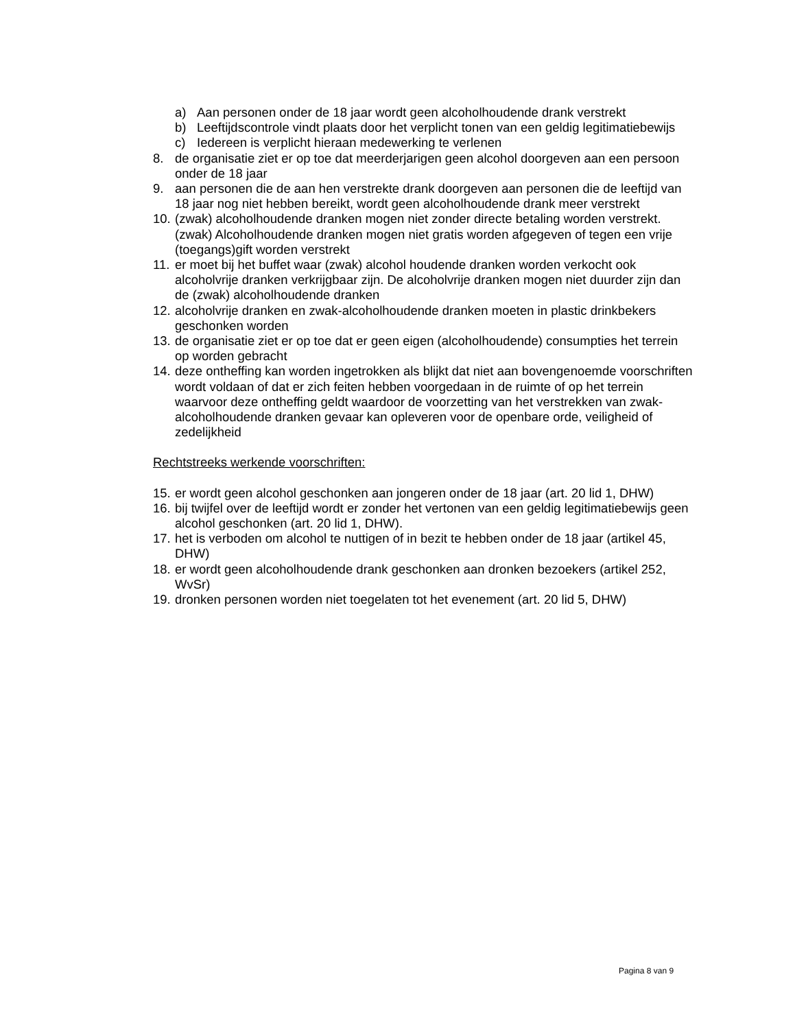a) Aan personen onder de 18 jaar wordt geen alcoholhoudende drank verstrekt
b) Leeftijdscontrole vindt plaats door het verplicht tonen van een geldig legitimatiebewijs
c) Iedereen is verplicht hieraan medewerking te verlenen
8. de organisatie ziet er op toe dat meerderjarigen geen alcohol doorgeven aan een persoon onder de 18 jaar
9. aan personen die de aan hen verstrekte drank doorgeven aan personen die de leeftijd van 18 jaar nog niet hebben bereikt, wordt geen alcoholhoudende drank meer verstrekt
10. (zwak) alcoholhoudende dranken mogen niet zonder directe betaling worden verstrekt. (zwak) Alcoholhoudende dranken mogen niet gratis worden afgegeven of tegen een vrije (toegangs)gift worden verstrekt
11. er moet bij het buffet waar (zwak) alcohol houdende dranken worden verkocht ook alcoholvrije dranken verkrijgbaar zijn. De alcoholvrije dranken mogen niet duurder zijn dan de (zwak) alcoholhoudende dranken
12. alcoholvrije dranken en zwak-alcoholhoudende dranken moeten in plastic drinkbekers geschonken worden
13. de organisatie ziet er op toe dat er geen eigen (alcoholhoudende) consumpties het terrein op worden gebracht
14. deze ontheffing kan worden ingetrokken als blijkt dat niet aan bovengenoemde voorschriften wordt voldaan of dat er zich feiten hebben voorgedaan in de ruimte of op het terrein waarvoor deze ontheffing geldt waardoor de voorzetting van het verstrekken van zwak-alcoholhoudende dranken gevaar kan opleveren voor de openbare orde, veiligheid of zedelijkheid
Rechtstreeks werkende voorschriften:
15. er wordt geen alcohol geschonken aan jongeren onder de 18 jaar (art. 20 lid 1, DHW)
16. bij twijfel over de leeftijd wordt er zonder het vertonen van een geldig legitimatiebewijs geen alcohol geschonken (art. 20 lid 1, DHW).
17. het is verboden om alcohol te nuttigen of in bezit te hebben onder de 18 jaar (artikel 45, DHW)
18. er wordt geen alcoholhoudende drank geschonken aan dronken bezoekers (artikel 252, WvSr)
19. dronken personen worden niet toegelaten tot het evenement (art. 20 lid 5, DHW)
Pagina 8 van 9